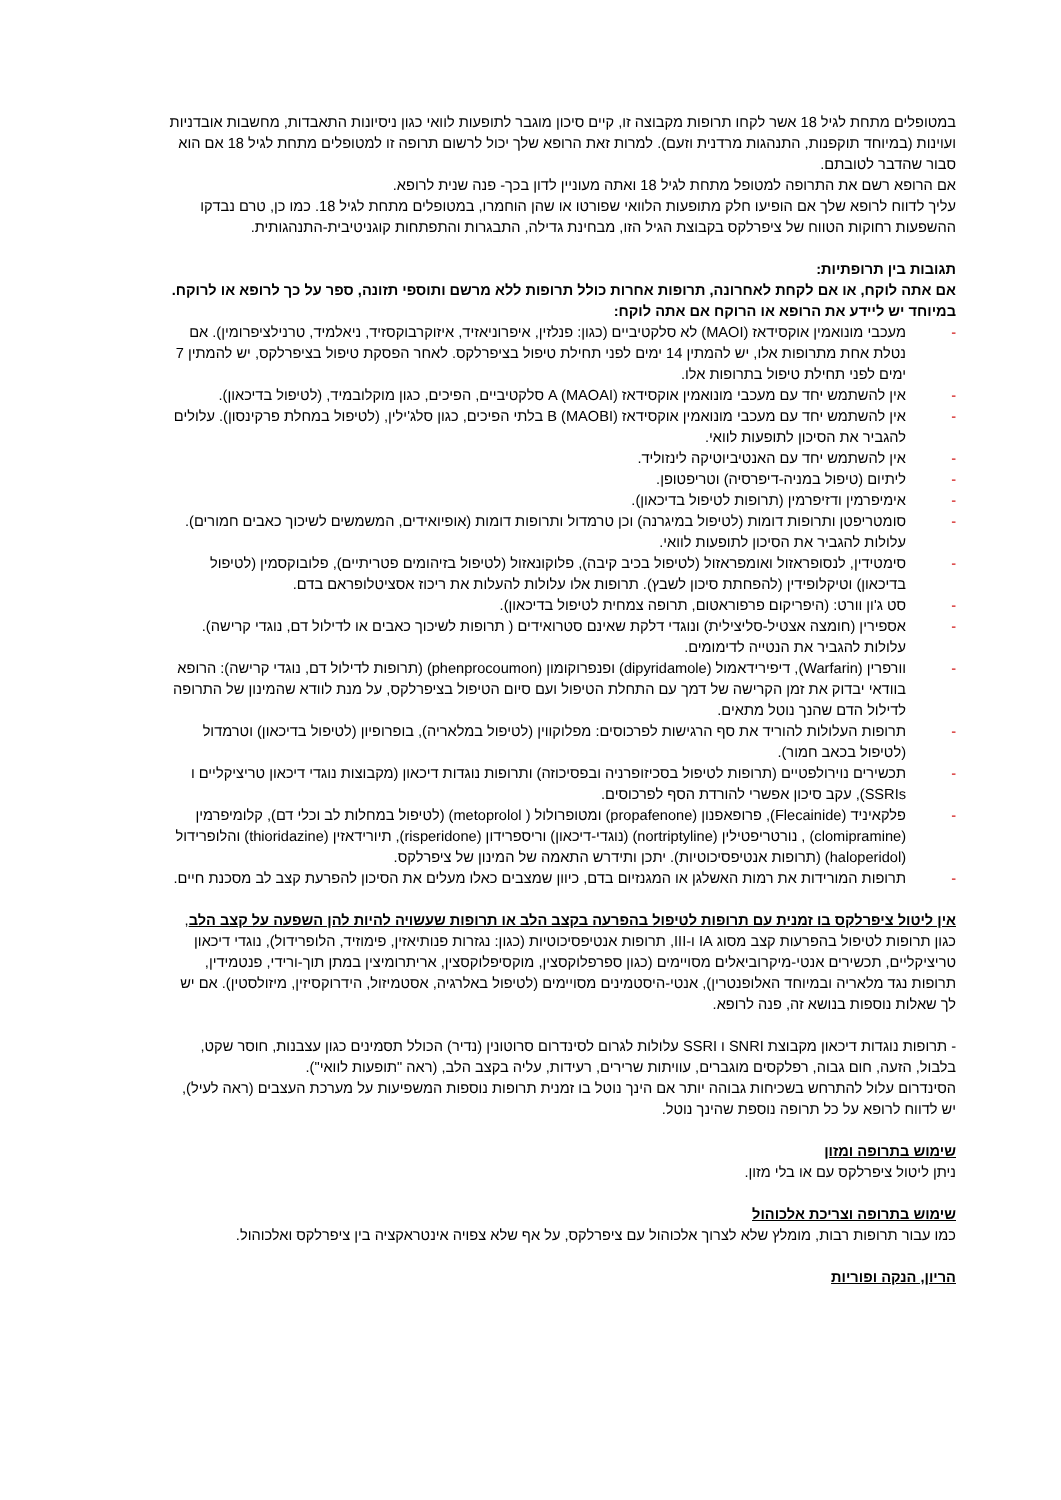במטופלים מתחת לגיל 18 אשר לקחו תרופות מקבוצה זו, קיים סיכון מוגבר לתופעות לוואי כגון ניסיונות התאבדות, מחשבות אובדניות ועוינות (במיוחד תוקפנות, התנהגות מרדנית וזעם). למרות זאת הרופא שלך יכול לרשום תרופה זו למטופלים מתחת לגיל 18 אם הוא סבור שהדבר לטובתם.
אם הרופא רשם את התרופה למטופל מתחת לגיל 18 ואתה מעוניין לדון בכך- פנה שנית לרופא.
עליך לדווח לרופא שלך אם הופיעו חלק מתופעות הלוואי שפורטו או שהן הוחמרו, במטופלים מתחת לגיל 18. כמו כן, טרם נבדקו ההשפעות רחוקות הטווח של ציפרלקס בקבוצת הגיל הזו, מבחינת גדילה, התבגרות והתפתחות קוגניטיבית-התנהגותית.
תגובות בין תרופתיות:
אם אתה לוקח, או אם לקחת לאחרונה, תרופות אחרות כולל תרופות ללא מרשם ותוספי תזונה, ספר על כך לרופא או לרוקח. במיוחד יש ליידע את הרופא או הרוקח אם אתה לוקח:
- מעכבי מונואמין אוקסידאז (MAOI) לא סלקטיביים (כגון: פנלזין, איפרוניאזיד, איזוקרבוקסזיד, ניאלמיד, טרנילציפרומין). אם נטלת אחת מתרופות אלו, יש להמתין 14 ימים לפני תחילת טיפול בציפרלקס. לאחר הפסקת טיפול בציפרלקס, יש להמתין 7 ימים לפני תחילת טיפול בתרופות אלו.
- אין להשתמש יחד עם מעכבי מונואמין אוקסידאז A (MAOAI) סלקטיביים, הפיכים, כגון מוקלובמיד, (לטיפול בדיכאון).
- אין להשתמש יחד עם מעכבי מונואמין אוקסידאז B (MAOBI) בלתי הפיכים, כגון סלג'ילין, (לטיפול במחלת פרקינסון). עלולים להגביר את הסיכון לתופעות לוואי.
- אין להשתמש יחד עם האנטיביוטיקה לינזוליד.
- ליתיום (טיפול במניה-דיפרסיה) וטריפטופן.
- אימיפרמין ודזיפרמין (תרופות לטיפול בדיכאון).
- סומטריפטן ותרופות דומות (לטיפול במיגרנה) וכן טרמדול ותרופות דומות (אופיואידים, המשמשים לשיכוך כאבים חמורים). עלולות להגביר את הסיכון לתופעות לוואי.
- סימטידין, לנסופראזול ואומפראזול (לטיפול בכיב קיבה), פלוקונאזול (לטיפול בזיהומים פטריתיים), פלובוקסמין (לטיפול בדיכאון) וטיקלופידין (להפחתת סיכון לשבץ). תרופות אלו עלולות להעלות את ריכוז אסציטלופראם בדם.
- סט ג'ון וורט: (היפריקום פרפוראטום, תרופה צמחית לטיפול בדיכאון).
- אספירין (חומצה אצטיל-סליצילית) ונוגדי דלקת שאינם סטרואידים ( תרופות לשיכוך כאבים או לדילול דם, נוגדי קרישה). עלולות להגביר את הנטייה לדימומים.
- וורפרין (Warfarin), דיפירידאמול (dipyridamole) ופנפרוקומון (phenprocoumon) (תרופות לדילול דם, נוגדי קרישה): הרופא בוודאי יבדוק את זמן הקרישה של דמך עם התחלת הטיפול ועם סיום הטיפול בציפרלקס, על מנת לוודא שהמינון של התרופה לדילול הדם שהנך נוטל מתאים.
- תרופות העלולות להוריד את סף הרגישות לפרכוסים: מפלוקווין (לטיפול במלאריה), בופרופיון (לטיפול בדיכאון) וטרמדול (לטיפול בכאב חמור).
- תכשירים נוירולפטיים (תרופות לטיפול בסכיזופרניה ובפסיכוזה) ותרופות נוגדות דיכאון (מקבוצות נוגדי דיכאון טריציקליים ו SSRIs), עקב סיכון אפשרי להורדת הסף לפרכוסים.
- פלקאיניד (Flecainide), פרופאפנון (propafenone) ומטופרולול ( metoprolol) (לטיפול במחלות לב וכלי דם), קלומיפרמין (clomipramine) , נורטריפטילין (nortriptyline) (נוגדי-דיכאון) וריספרידון (risperidone), תיורידאזין (thioridazine) והלופרידול (haloperidol) (תרופות אנטיפסיכוטיות). יתכן ותידרש התאמה של המינון של ציפרלקס.
- תרופות המורידות את רמות האשלגן או המגנזיום בדם, כיוון שמצבים כאלו מעלים את הסיכון להפרעת קצב לב מסכנת חיים.
אין ליטול ציפרלקס בו זמנית עם תרופות לטיפול בהפרעה בקצב הלב או תרופות שעשויה להיות להן השפעה על קצב הלב, כגון תרופות לטיפול בהפרעות קצב מסוג IA ו-III, תרופות אנטיפסיכוטיות (כגון: נגזרות פנותיאזין, פימוזיד, הלופרידול), נוגדי דיכאון טריציקליים, תכשירים אנטי-מיקרוביאלים מסויימים (כגון ספרפלוקסצין, מוקסיפלוקסצין, אריתרומיצין במתן תוך-ורידי, פנטמידין, תרופות נגד מלאריה ובמיוחד האלופנטרין), אנטי-היסטמינים מסויימים (לטיפול באלרגיה, אסטמיזול, הידרוקסיזין, מיזולסטין). אם יש לך שאלות נוספות בנושא זה, פנה לרופא.
- תרופות נוגדות דיכאון מקבוצת SNRI ו SSRI עלולות לגרום לסינדרום סרוטונין (נדיר) הכולל תסמינים כגון עצבנות, חוסר שקט, בלבול, הזעה, חום גבוה, רפלקסים מוגברים, עוויתות שרירים, רעידות, עליה בקצב הלב, (ראה "תופעות לוואי").
הסינדרום עלול להתרחש בשכיחות גבוהה יותר אם הינך נוטל בו זמנית תרופות נוספות המשפיעות על מערכת העצבים (ראה לעיל), יש לדווח לרופא על כל תרופה נוספת שהינך נוטל.
שימוש בתרופה ומזון
ניתן ליטול ציפרלקס עם או בלי מזון.
שימוש בתרופה וצריכת אלכוהול
כמו עבור תרופות רבות, מומלץ שלא לצרוך אלכוהול עם ציפרלקס, על אף שלא צפויה אינטראקציה בין ציפרלקס ואלכוהול.
הריון, הנקה ופוריות